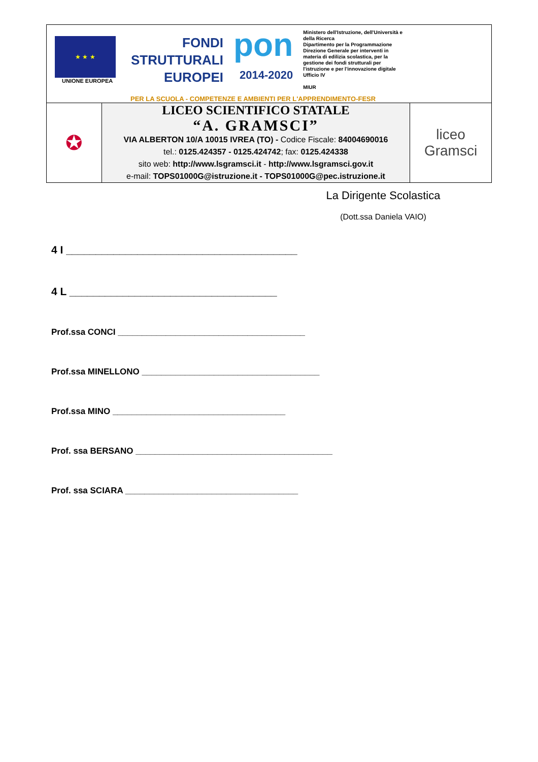| ★ ★ ★ UNIONE EUROPEA FONDI STRUTTURALI EUROPEI pon 2014-2020 Ministero dell'Istruzione, dell'Università e della Ricerca Dipartimento per la Programmazione Direzione Generale per interventi in materia di edilizia scolastica, per la gestione dei fondi strutturali per l'istruzione e per l'innovazione digitale Ufficio IV MIUR PER LA SCUOLA - COMPETENZE E AMBIENTI PER L'APPRENDIMENTO-FESR | | |
| ✪ | LICEO SCIENTIFICO STATALE “A. GRAMSCI” VIA ALBERTON 10/A 10015 IVREA (TO) - Codice Fiscale: 84004690016 tel.: 0125.424357 - 0125.424742 ; fax: 0125.424338 sito web: http://www.lsgramsci.it - http://www.lsgramsci.gov.it e-mail: TOPS01000G@istruzione.it - TOPS01000G@pec.istruzione.it | liceo Gramsci |
La Dirigente Scolastica
(Dott.ssa Daniela VAIO)
4 I _______________________________________
4 L ___________________________________
Prof.ssa CONCI _______________________________________
Prof.ssa MINELLONO _____________________________________
Prof.ssa MINO ____________________________________
Prof. ssa BERSANO _________________________________________
Prof. ssa SCIARA ____________________________________